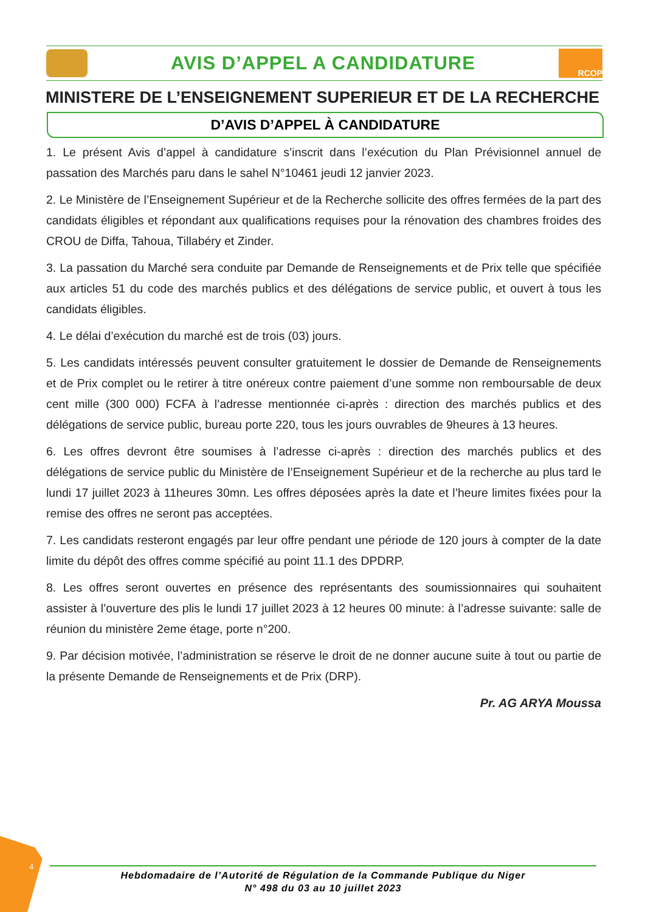AVIS D’APPEL A CANDIDATURE
RCOP
MINISTERE DE L’ENSEIGNEMENT SUPERIEUR ET DE LA RECHERCHE
D’AVIS D’APPEL À CANDIDATURE
1. Le présent Avis d’appel à candidature s’inscrit dans l’exécution du Plan Prévisionnel annuel de passation des Marchés paru dans le sahel N°10461 jeudi 12 janvier 2023.
2. Le Ministère de l’Enseignement Supérieur et de la Recherche sollicite des offres fermées de la part des candidats éligibles et répondant aux qualifications requises pour la rénovation des chambres froides des CROU de Diffa, Tahoua, Tillabéry et Zinder.
3. La passation du Marché sera conduite par Demande de Renseignements et de Prix telle que spécifiée aux articles 51 du code des marchés publics et des délégations de service public, et ouvert à tous les candidats éligibles.
4. Le délai d’exécution du marché est de trois (03) jours.
5. Les candidats intéressés peuvent consulter gratuitement le dossier de Demande de Renseignements et de Prix complet ou le retirer à titre onéreux contre paiement d’une somme non remboursable de deux cent mille (300 000) FCFA à l’adresse mentionnée ci-après : direction des marchés publics et des délégations de service public, bureau porte 220, tous les jours ouvrables de 9heures à 13 heures.
6. Les offres devront être soumises à l’adresse ci-après : direction des marchés publics et des délégations de service public du Ministère de l’Enseignement Supérieur et de la recherche au plus tard le lundi 17 juillet 2023 à 11heures 30mn. Les offres déposées après la date et l’heure limites fixées pour la remise des offres ne seront pas acceptées.
7. Les candidats resteront engagés par leur offre pendant une période de 120 jours à compter de la date limite du dépôt des offres comme spécifié au point 11.1 des DPDRP.
8. Les offres seront ouvertes en présence des représentants des soumissionnaires qui souhaitent assister à l’ouverture des plis le lundi 17 juillet 2023 à 12 heures 00 minute: à l’adresse suivante: salle de réunion du ministère 2eme étage, porte n°200.
9. Par décision motivée, l’administration se réserve le droit de ne donner aucune suite à tout ou partie de la présente Demande de Renseignements et de Prix (DRP).
Pr. AG ARYA Moussa
4
Hebdomadaire de l’Autorité de Régulation de la Commande Publique du Niger
N° 498 du 03 au 10 juillet 2023